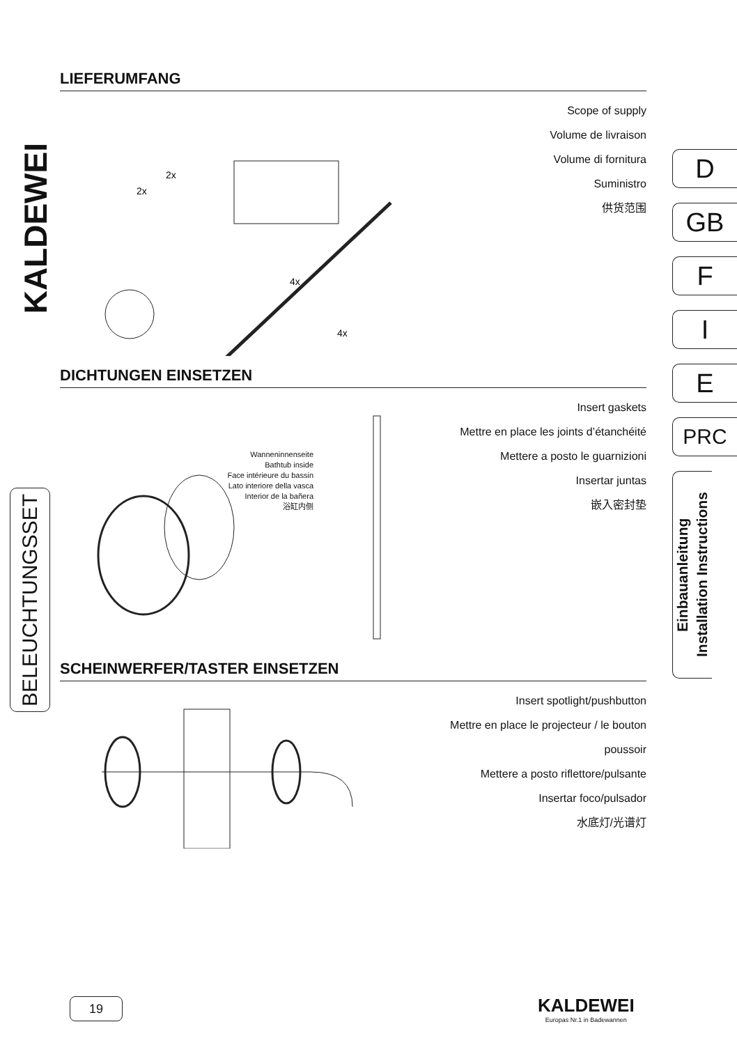KALDEWEI
BELEUCHTUNGSSET
LIEFERUMFANG
2x
2x
4x
4x
Scope of supply
Volume de livraison
Volume di fornitura
Suministro
供货范围
DICHTUNGEN EINSETZEN
Wanneninnenseite
Bathtub inside
Face intérieure du bassin
Lato interiore della vasca
Interior de la bañera
浴缸内侧
Insert gaskets
Mettre en place les joints d’étanchéité
Mettere a posto le guarnizioni
Insertar juntas
嵌入密封垫
SCHEINWERFER/TASTER EINSETZEN
Insert spotlight/pushbutton
Mettre en place le projecteur / le bouton poussoir
Mettere a posto riflettore/pulsante
Insertar foco/pulsador
水底灯/光谱灯
D
GB
F
I
E
PRC
Einbauanleitung
Installation Instructions
19
KALDEWEI
Europas Nr.1 in Badewannen